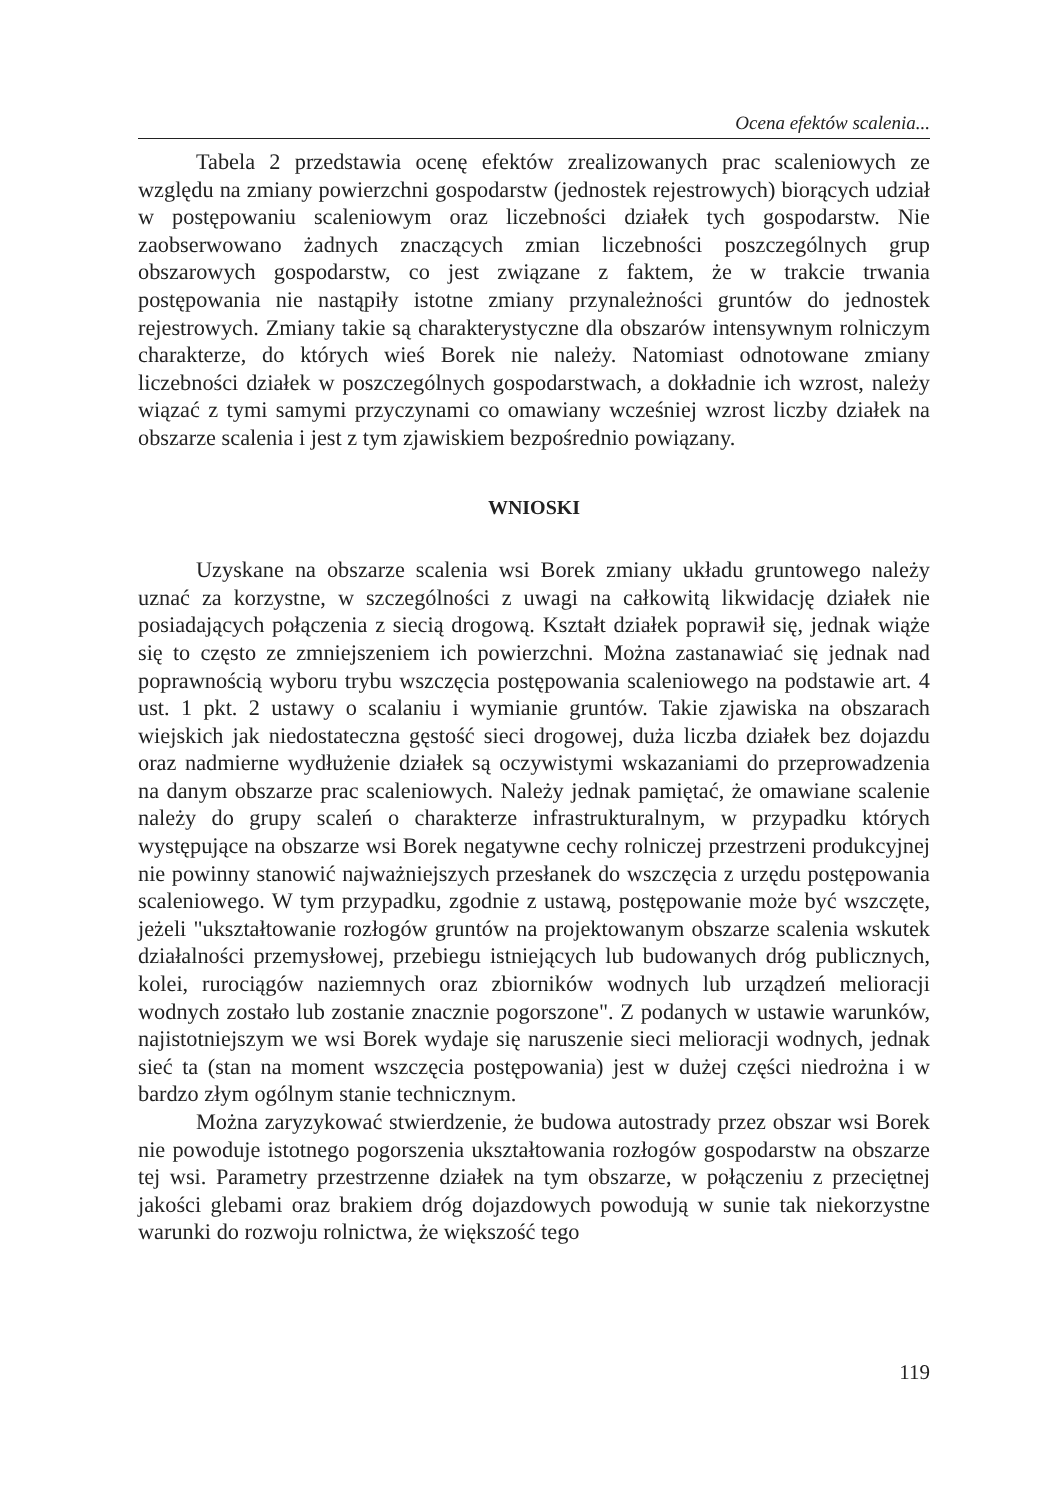Ocena efektów scalenia...
Tabela 2 przedstawia ocenę efektów zrealizowanych prac scaleniowych ze względu na zmiany powierzchni gospodarstw (jednostek rejestrowych) biorących udział w postępowaniu scaleniowym oraz liczebności działek tych gospodarstw. Nie zaobserwowano żadnych znaczących zmian liczebności poszczególnych grup obszarowych gospodarstw, co jest związane z faktem, że w trakcie trwania postępowania nie nastąpiły istotne zmiany przynależności gruntów do jednostek rejestrowych. Zmiany takie są charakterystyczne dla obszarów intensywnym rolniczym charakterze, do których wieś Borek nie należy. Natomiast odnotowane zmiany liczebności działek w poszczególnych gospodarstwach, a dokładnie ich wzrost, należy wiązać z tymi samymi przyczynami co omawiany wcześniej wzrost liczby działek na obszarze scalenia i jest z tym zjawiskiem bezpośrednio powiązany.
WNIOSKI
Uzyskane na obszarze scalenia wsi Borek zmiany układu gruntowego należy uznać za korzystne, w szczególności z uwagi na całkowitą likwidację działek nie posiadających połączenia z siecią drogową. Kształt działek poprawił się, jednak wiąże się to często ze zmniejszeniem ich powierzchni. Można zastanawiać się jednak nad poprawnością wyboru trybu wszczęcia postępowania scaleniowego na podstawie art. 4 ust. 1 pkt. 2 ustawy o scalaniu i wymianie gruntów. Takie zjawiska na obszarach wiejskich jak niedostateczna gęstość sieci drogowej, duża liczba działek bez dojazdu oraz nadmierne wydłużenie działek są oczywistymi wskazaniami do przeprowadzenia na danym obszarze prac scaleniowych. Należy jednak pamiętać, że omawiane scalenie należy do grupy scaleń o charakterze infrastrukturalnym, w przypadku których występujące na obszarze wsi Borek negatywne cechy rolniczej przestrzeni produkcyjnej nie powinny stanowić najważniejszych przesłanek do wszczęcia z urzędu postępowania scaleniowego. W tym przypadku, zgodnie z ustawą, postępowanie może być wszczęte, jeżeli "ukształtowanie rozłogów gruntów na projektowanym obszarze scalenia wskutek działalności przemysłowej, przebiegu istniejących lub budowanych dróg publicznych, kolei, rurociągów naziemnych oraz zbiorników wodnych lub urządzeń melioracji wodnych zostało lub zostanie znacznie pogorszone". Z podanych w ustawie warunków, najistotniejszym we wsi Borek wydaje się naruszenie sieci melioracji wodnych, jednak sieć ta (stan na moment wszczęcia postępowania) jest w dużej części niedrożna i w bardzo złym ogólnym stanie technicznym.
Można zaryzykować stwierdzenie, że budowa autostrady przez obszar wsi Borek nie powoduje istotnego pogorszenia ukształtowania rozłogów gospodarstw na obszarze tej wsi. Parametry przestrzenne działek na tym obszarze, w połączeniu z przeciętnej jakości glebami oraz brakiem dróg dojazdowych powodują w sunie tak niekorzystne warunki do rozwoju rolnictwa, że większość tego
119